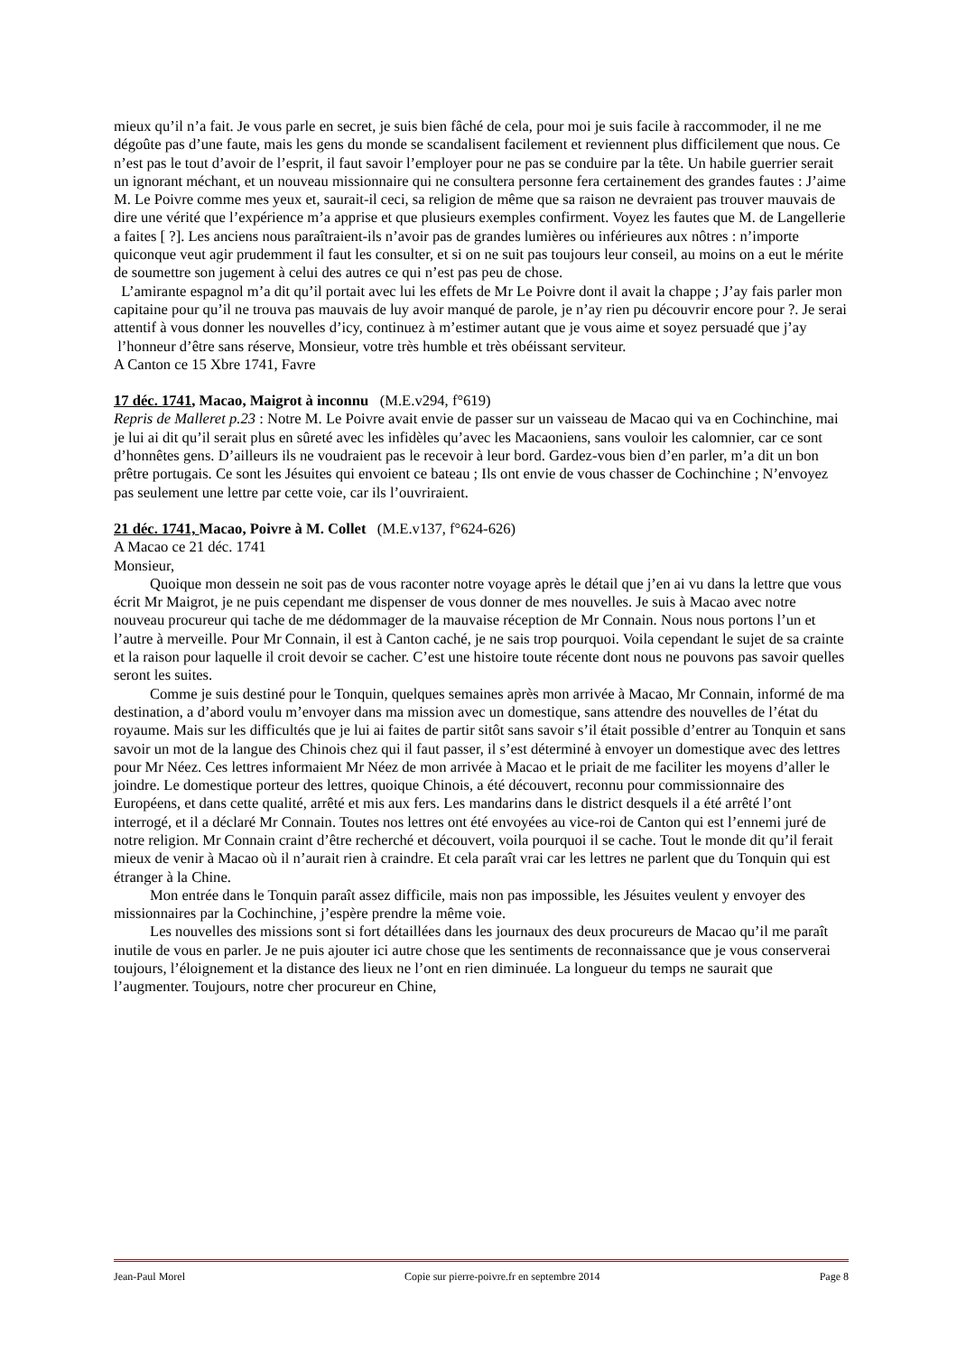mieux qu’il n’a fait. Je vous parle en secret, je suis bien fâché de cela, pour moi je suis facile à raccommoder, il ne me dégoûte pas d’une faute, mais les gens du monde se scandalisent facilement et reviennent plus difficilement que nous. Ce n’est pas le tout d’avoir de l’esprit, il faut savoir l’employer pour ne pas se conduire par la tête. Un habile guerrier serait un ignorant méchant, et un nouveau missionnaire qui ne consultera personne fera certainement des grandes fautes : J’aime M. Le Poivre comme mes yeux et, saurait-il ceci, sa religion de même que sa raison ne devraient pas trouver mauvais de dire une vérité que l’expérience m’a apprise et que plusieurs exemples confirment. Voyez les fautes que M. de Langellerie a faites [ ?]. Les anciens nous paraîtraient-ils n’avoir pas de grandes lumières ou inférieures aux nôtres : n’importe quiconque veut agir prudemment il faut les consulter, et si on ne suit pas toujours leur conseil, au moins on a eut le mérite de soumettre son jugement à celui des autres ce qui n’est pas peu de chose.
L’amirante espagnol m’a dit qu’il portait avec lui les effets de Mr Le Poivre dont il avait la chappe ; J’ay fais parler mon capitaine pour qu’il ne trouva pas mauvais de luy avoir manqué de parole, je n’ay rien pu découvrir encore pour ?. Je serai attentif à vous donner les nouvelles d’icy, continuez à m’estimer autant que je vous aime et soyez persuadé que j’ay l’honneur d’être sans réserve, Monsieur, votre très humble et très obéissant serviteur.
A Canton ce 15 Xbre 1741, Favre
17 déc. 1741, Macao, Maigrot à inconnu (M.E.v294, f°619)
Repris de Malleret p.23 : Notre M. Le Poivre avait envie de passer sur un vaisseau de Macao qui va en Cochinchine, mai je lui ai dit qu’il serait plus en sûreté avec les infidèles qu’avec les Macaoniens, sans vouloir les calomnier, car ce sont d’honnêtes gens. D’ailleurs ils ne voudraient pas le recevoir à leur bord. Gardez-vous bien d’en parler, m’a dit un bon prêtre portugais. Ce sont les Jésuites qui envoient ce bateau ; Ils ont envie de vous chasser de Cochinchine ; N’envoyez pas seulement une lettre par cette voie, car ils l’ouvriraient.
21 déc. 1741, Macao, Poivre à M. Collet (M.E.v137, f°624-626)
A Macao ce 21 déc. 1741
Monsieur,
Quoique mon dessein ne soit pas de vous raconter notre voyage après le détail que j’en ai vu dans la lettre que vous écrit Mr Maigrot, je ne puis cependant me dispenser de vous donner de mes nouvelles. Je suis à Macao avec notre nouveau procureur qui tache de me dédommager de la mauvaise réception de Mr Connain. Nous nous portons l’un et l’autre à merveille. Pour Mr Connain, il est à Canton caché, je ne sais trop pourquoi. Voila cependant le sujet de sa crainte et la raison pour laquelle il croit devoir se cacher. C’est une histoire toute récente dont nous ne pouvons pas savoir quelles seront les suites.
Comme je suis destiné pour le Tonquin, quelques semaines après mon arrivée à Macao, Mr Connain, informé de ma destination, a d’abord voulu m’envoyer dans ma mission avec un domestique, sans attendre des nouvelles de l’état du royaume. Mais sur les difficultés que je lui ai faites de partir sitôt sans savoir s’il était possible d’entrer au Tonquin et sans savoir un mot de la langue des Chinois chez qui il faut passer, il s’est déterminé à envoyer un domestique avec des lettres pour Mr Néez. Ces lettres informaient Mr Néez de mon arrivée à Macao et le priait de me faciliter les moyens d’aller le joindre. Le domestique porteur des lettres, quoique Chinois, a été découvert, reconnu pour commissionnaire des Européens, et dans cette qualité, arrêté et mis aux fers. Les mandarins dans le district desquels il a été arrêté l’ont interrogé, et il a déclaré Mr Connain. Toutes nos lettres ont été envoyées au vice-roi de Canton qui est l’ennemi juré de notre religion. Mr Connain craint d’être recherché et découvert, voila pourquoi il se cache. Tout le monde dit qu’il ferait mieux de venir à Macao où il n’aurait rien à craindre. Et cela paraît vrai car les lettres ne parlent que du Tonquin qui est étranger à la Chine.
Mon entrée dans le Tonquin paraît assez difficile, mais non pas impossible, les Jésuites veulent y envoyer des missionnaires par la Cochinchine, j’espère prendre la même voie.
Les nouvelles des missions sont si fort détaillées dans les journaux des deux procureurs de Macao qu’il me paraît inutile de vous en parler. Je ne puis ajouter ici autre chose que les sentiments de reconnaissance que je vous conserverai toujours, l’éloignement et la distance des lieux ne l’ont en rien diminuée. La longueur du temps ne saurait que l’augmenter. Toujours, notre cher procureur en Chine,
Jean-Paul Morel Copie sur pierre-poivre.fr en septembre 2014 Page 8